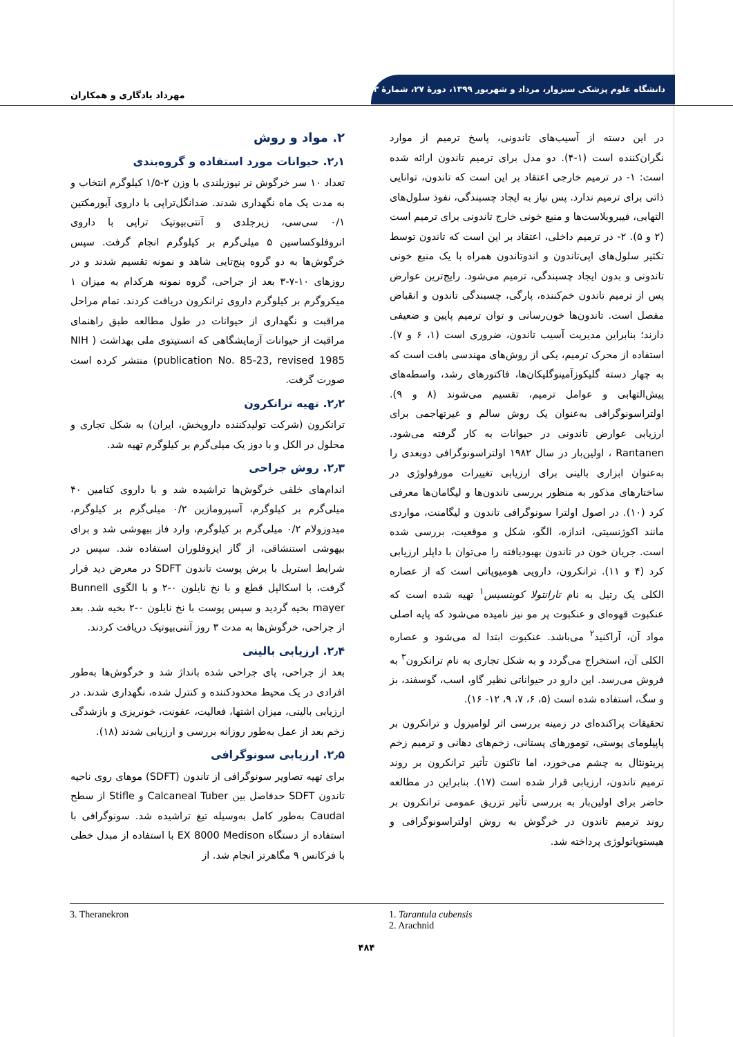دانشگاه علوم پزشکی سبزوار، مرداد و شهریور ۱۳۹۹، دورهٔ ۲۷، شمارهٔ ۳
مهرداد یادگاری و همکاران
در این دسته از آسیب‌های تاندونی، پاسخ ترمیم از موارد نگران‌کننده است (۱-۴). دو مدل برای ترمیم تاندون ارائه شده است: ۱- در ترمیم خارجی اعتقاد بر این است که تاندون، توانایی ذاتی برای ترمیم ندارد. پس نیاز به ایجاد چسبندگی، نفوذ سلول‌های التهابی، فیبروبلاست‌ها و منبع خونی خارج تاندونی برای ترمیم است (۲ و ۵). ۲- در ترمیم داخلی، اعتقاد بر این است که تاندون توسط تکثیر سلول‌های اپی‌تاندون و اندوتاندون همراه با یک منبع خونی تاندونی و بدون ایجاد چسبندگی، ترمیم می‌شود. رایج‌ترین عوارض پس از ترمیم تاندون خم‌کننده، پارگی، چسبندگی تاندون و انقباض مفصل است. تاندون‌ها خون‌رسانی و توان ترمیم پایین و ضعیفی دارند؛ بنابراین مدیریت آسیب تاندون، ضروری است (۱، ۶ و ۷). استفاده از محرک ترمیم، یکی از روش‌های مهندسی بافت است که به چهار دسته گلیکوزآمینوگلیکان‌ها، فاکتورهای رشد، واسطه‌های پیش‌التهابی و عوامل ترمیم، تقسیم می‌شوند (۸ و ۹). اولتراسونوگرافی به‌عنوان یک روش سالم و غیرتهاجمی برای ارزیابی عوارض تاندونی در حیوانات به کار گرفته می‌شود. Rantanen ، اولین‌بار در سال ۱۹۸۲ اولتراسونوگرافی دوبعدی را به‌عنوان ابزاری بالینی برای ارزیابی تغییرات مورفولوژی در ساختارهای مذکور به منظور بررسی تاندون‌ها و لیگامان‌ها معرفی کرد (۱۰). در اصول اولترا سونوگرافی تاندون و لیگامنت، مواردی مانند اکوژنسیتی، اندازه، الگو، شکل و موقعیت، بررسی شده است. جریان خون در تاندون بهبودیافته را می‌توان با داپلر ارزیابی کرد (۴ و ۱۱). ترانکرون، دارویی هومیوپاتی است که از عصاره الکلی یک رتیل به نام تارانتولا کوبنسیس<sup>۱</sup> تهیه شده است که عنکبوت قهوه‌ای و عنکبوت پر مو نیز نامیده می‌شود که پایه اصلی مواد آن، آراکنید<sup>۲</sup> می‌باشد. عنکبوت ابتدا له می‌شود و عصاره الکلی آن، استخراج می‌گردد و به شکل تجاری به نام ترانکرون<sup>۳</sup> به فروش می‌رسد. این دارو در حیواناتی نظیر گاو، اسب، گوسفند، بز و سگ، استفاده شده است (۵، ۶، ۷، ۹، ۱۲- ۱۶).
تحقیقات پراکنده‌ای در زمینه بررسی اثر لوامیزول و ترانکرون بر پاپیلومای پوستی، تومورهای پستانی، زخم‌های دهانی و ترمیم زخم پریتونئال به چشم می‌خورد، اما تاکنون تأثیر ترانکرون بر روند ترمیم تاندون، ارزیابی قرار شده است (۱۷). بنابراین در مطالعه حاضر برای اولین‌بار به بررسی تأثیر تزریق عمومی ترانکرون بر روند ترمیم تاندون در خرگوش به روش اولتراسونوگرافی و هیستوپاتولوژی پرداخته شد.
۲. مواد و روش
۲٫۱. حیوانات مورد استفاده و گروه‌بندی
تعداد ۱۰ سر خرگوش نر نیوزیلندی با وزن ۲-۱/۵ کیلوگرم انتخاب و به مدت یک ماه نگهداری شدند. ضدانگل‌تراپی با داروی آیورمکتین ۰/۱ سی‌سی، زیرجلدی و آنتی‌بیوتیک تراپی با داروی انروفلوکساسین ۵ میلی‌گرم بر کیلوگرم انجام گرفت. سپس خرگوش‌ها به دو گروه پنج‌تایی شاهد و نمونه تقسیم شدند و در روزهای ۱۰-۷-۳ بعد از جراحی، گروه نمونه هرکدام به میزان ۱ میکروگرم بر کیلوگرم داروی ترانکرون دریافت کردند. تمام مراحل مراقبت و نگهداری از حیوانات در طول مطالعه طبق راهنمای مراقبت از حیوانات آزمایشگاهی که انستیتوی ملی بهداشت ( NIH publication No. 85-23, revised 1985) منتشر کرده است صورت گرفت.
۲٫۲. تهیه ترانکرون
ترانکرون (شرکت تولیدکننده داروپخش، ایران) به شکل تجاری و محلول در الکل و با دوز یک میلی‌گرم بر کیلوگرم تهیه شد.
۲٫۳. روش جراحی
اندام‌های خلفی خرگوش‌ها تراشیده شد و با داروی کتامین ۴۰ میلی‌گرم بر کیلوگرم، آسپرومازین ۰/۲ میلی‌گرم بر کیلوگرم، میدوزولام ۰/۲ میلی‌گرم بر کیلوگرم، وارد فاز بیهوشی شد و برای بیهوشی استنشاقی، از گاز ایزوفلوران استفاده شد. سپس در شرایط استریل با برش پوست تاندون SDFT در معرض دید قرار گرفت، با اسکالپل قطع و با نخ نایلون ۰-۲ و با الگوی Bunnell mayer بخیه گردید و سپس پوست با نخ نایلون ۰-۲ بخیه شد. بعد از جراحی، خرگوش‌ها به مدت ۳ روز آنتی‌بیوتیک دریافت کردند.
۲٫۴. ارزیابی بالینی
بعد از جراحی، پای جراحی شده بانداژ شد و خرگوش‌ها به‌طور افرادی در یک محیط محدودکننده و کنترل شده، نگهداری شدند. در ارزیابی بالینی، میزان اشتها، فعالیت، عفونت، خونریزی و بازشدگی زخم بعد از عمل به‌طور روزانه بررسی و ارزیابی شدند (۱۸).
۲٫۵. ارزیابی سونوگرافی
برای تهیه تصاویر سونوگرافی از تاندون (SDFT) موهای روی ناحیه تاندون SDFT حدفاصل بین Calcaneal Tuber و Stifle از سطح Caudal به‌طور کامل به‌وسیله تیغ تراشیده شد. سونوگرافی با استفاده از دستگاه EX 8000 Medison با استفاده از مبدل خطی با فرکانس ۹ مگاهرتز انجام شد. از
3. Theranekron 1. Tarantula cubensis
2. Arachnid
۴۸۴